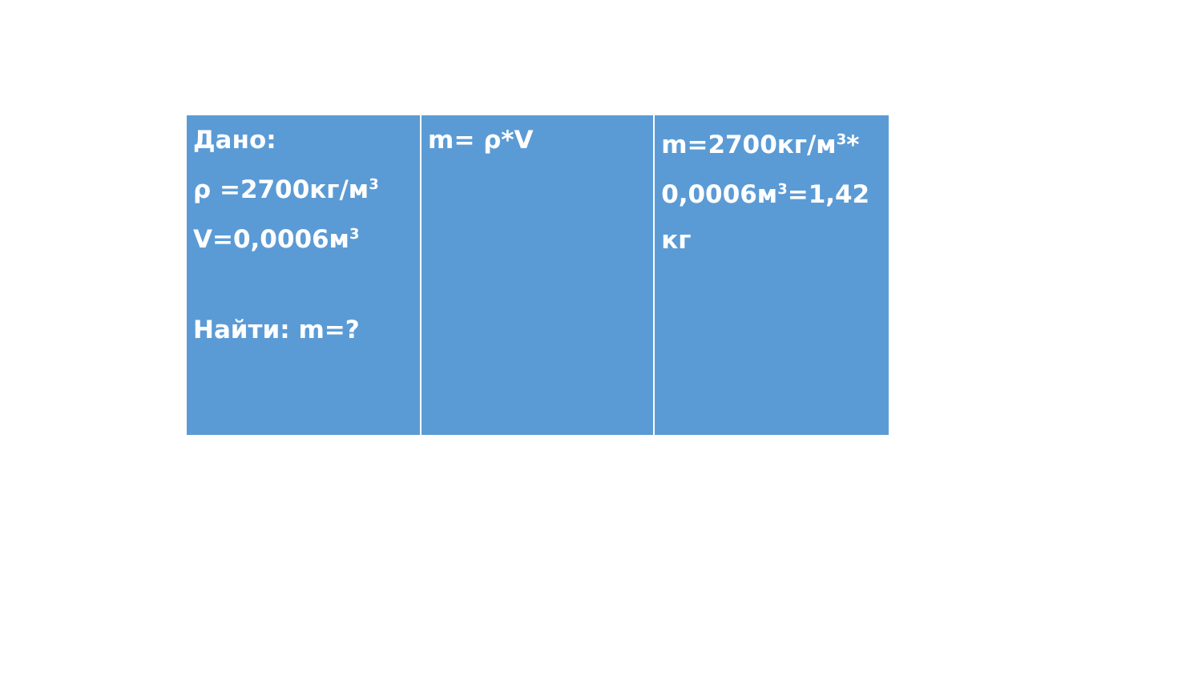| Дано: ρ =2700кг/м<sup>3</sup> V=0,0006м<sup>3</sup> Найти: m=? | m= ρ*V | m=2700кг/м<sup>3</sup>* 0,0006м<sup>3</sup>=1,42 кг |